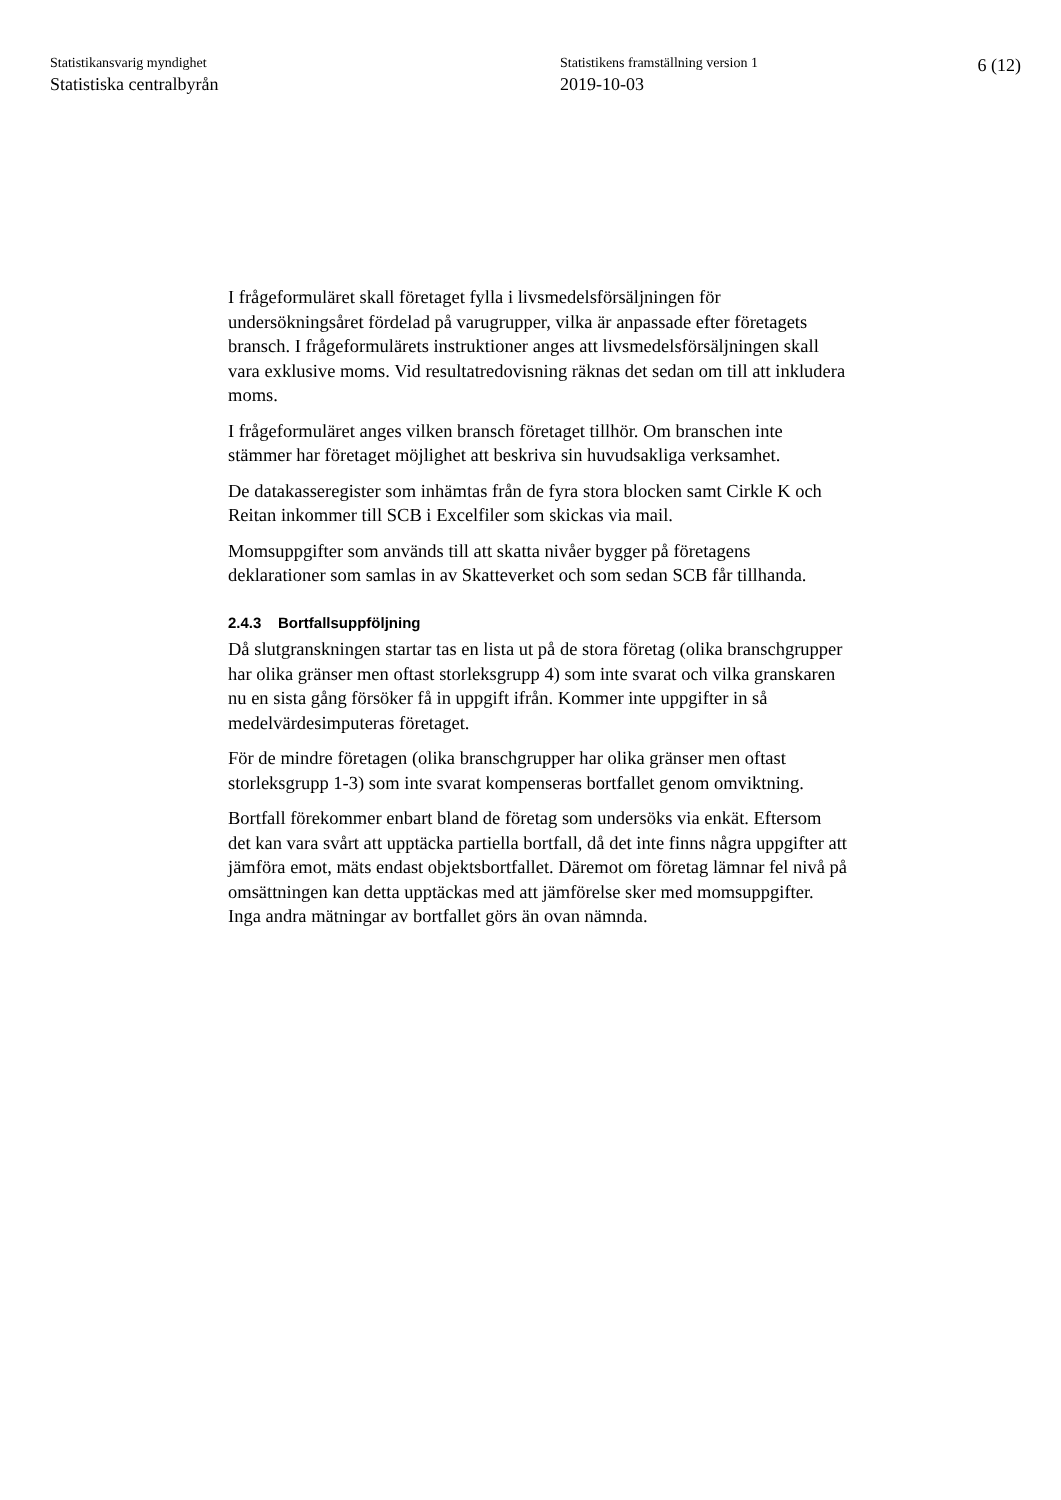Statistikansvarig myndighet
Statistiska centralbyrån
Statistikens framställning version 1
2019-10-03
6 (12)
I frågeformuläret skall företaget fylla i livsmedelsförsäljningen för undersökningsåret fördelad på varugrupper, vilka är anpassade efter företagets bransch. I frågeformulärets instruktioner anges att livsmedelsförsäljningen skall vara exklusive moms. Vid resultatredovisning räknas det sedan om till att inkludera moms.
I frågeformuläret anges vilken bransch företaget tillhör. Om branschen inte stämmer har företaget möjlighet att beskriva sin huvudsakliga verksamhet.
De datakasseregister som inhämtas från de fyra stora blocken samt Cirkle K och Reitan inkommer till SCB i Excelfiler som skickas via mail.
Momsuppgifter som används till att skatta nivåer bygger på företagens deklarationer som samlas in av Skatteverket och som sedan SCB får tillhanda.
2.4.3 Bortfallsuppföljning
Då slutgranskningen startar tas en lista ut på de stora företag (olika branschgrupper har olika gränser men oftast storleksgrupp 4) som inte svarat och vilka granskaren nu en sista gång försöker få in uppgift ifrån. Kommer inte uppgifter in så medelvärdesimputeras företaget.
För de mindre företagen (olika branschgrupper har olika gränser men oftast storleksgrupp 1-3) som inte svarat kompenseras bortfallet genom omviktning.
Bortfall förekommer enbart bland de företag som undersöks via enkät. Eftersom det kan vara svårt att upptäcka partiella bortfall, då det inte finns några uppgifter att jämföra emot, mäts endast objektsbortfallet. Däremot om företag lämnar fel nivå på omsättningen kan detta upptäckas med att jämförelse sker med momsuppgifter. Inga andra mätningar av bortfallet görs än ovan nämnda.